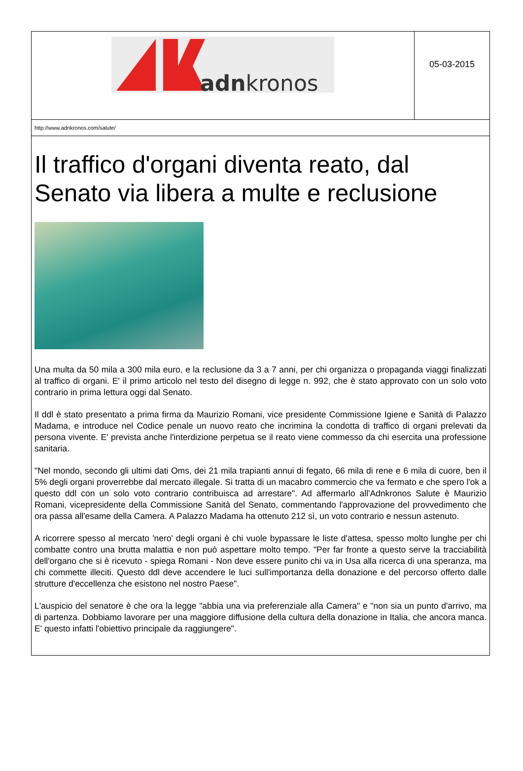adnkronos
05-03-2015
http://www.adnkronos.com/salute/
Il traffico d'organi diventa reato, dal Senato via libera a multe e reclusione
Una multa da 50 mila a 300 mila euro, e la reclusione da 3 a 7 anni, per chi organizza o propaganda viaggi finalizzati al traffico di organi. E' il primo articolo nel testo del disegno di legge n. 992, che è stato approvato con un solo voto contrario in prima lettura oggi dal Senato.
Il ddl è stato presentato a prima firma da Maurizio Romani, vice presidente Commissione Igiene e Sanità di Palazzo Madama, e introduce nel Codice penale un nuovo reato che incrimina la condotta di traffico di organi prelevati da persona vivente. E' prevista anche l'interdizione perpetua se il reato viene commesso da chi esercita una professione sanitaria.
"Nel mondo, secondo gli ultimi dati Oms, dei 21 mila trapianti annui di fegato, 66 mila di rene e 6 mila di cuore, ben il 5% degli organi proverrebbe dal mercato illegale. Si tratta di un macabro commercio che va fermato e che spero l'ok a questo ddl con un solo voto contrario contribuisca ad arrestare". Ad affermarlo all'Adnkronos Salute è Maurizio Romani, vicepresidente della Commissione Sanità del Senato, commentando l'approvazione del provvedimento che ora passa all'esame della Camera. A Palazzo Madama ha ottenuto 212 sì, un voto contrario e nessun astenuto.
A ricorrere spesso al mercato 'nero' degli organi è chi vuole bypassare le liste d'attesa, spesso molto lunghe per chi combatte contro una brutta malattia e non può aspettare molto tempo. "Per far fronte a questo serve la tracciabilità dell'organo che si è ricevuto - spiega Romani - Non deve essere punito chi va in Usa alla ricerca di una speranza, ma chi commette illeciti. Questo ddl deve accendere le luci sull'importanza della donazione e del percorso offerto dalle strutture d'eccellenza che esistono nel nostro Paese".
L'auspicio del senatore è che ora la legge "abbia una via preferenziale alla Camera" e "non sia un punto d'arrivo, ma di partenza. Dobbiamo lavorare per una maggiore diffusione della cultura della donazione in Italia, che ancora manca. E' questo infatti l'obiettivo principale da raggiungere".